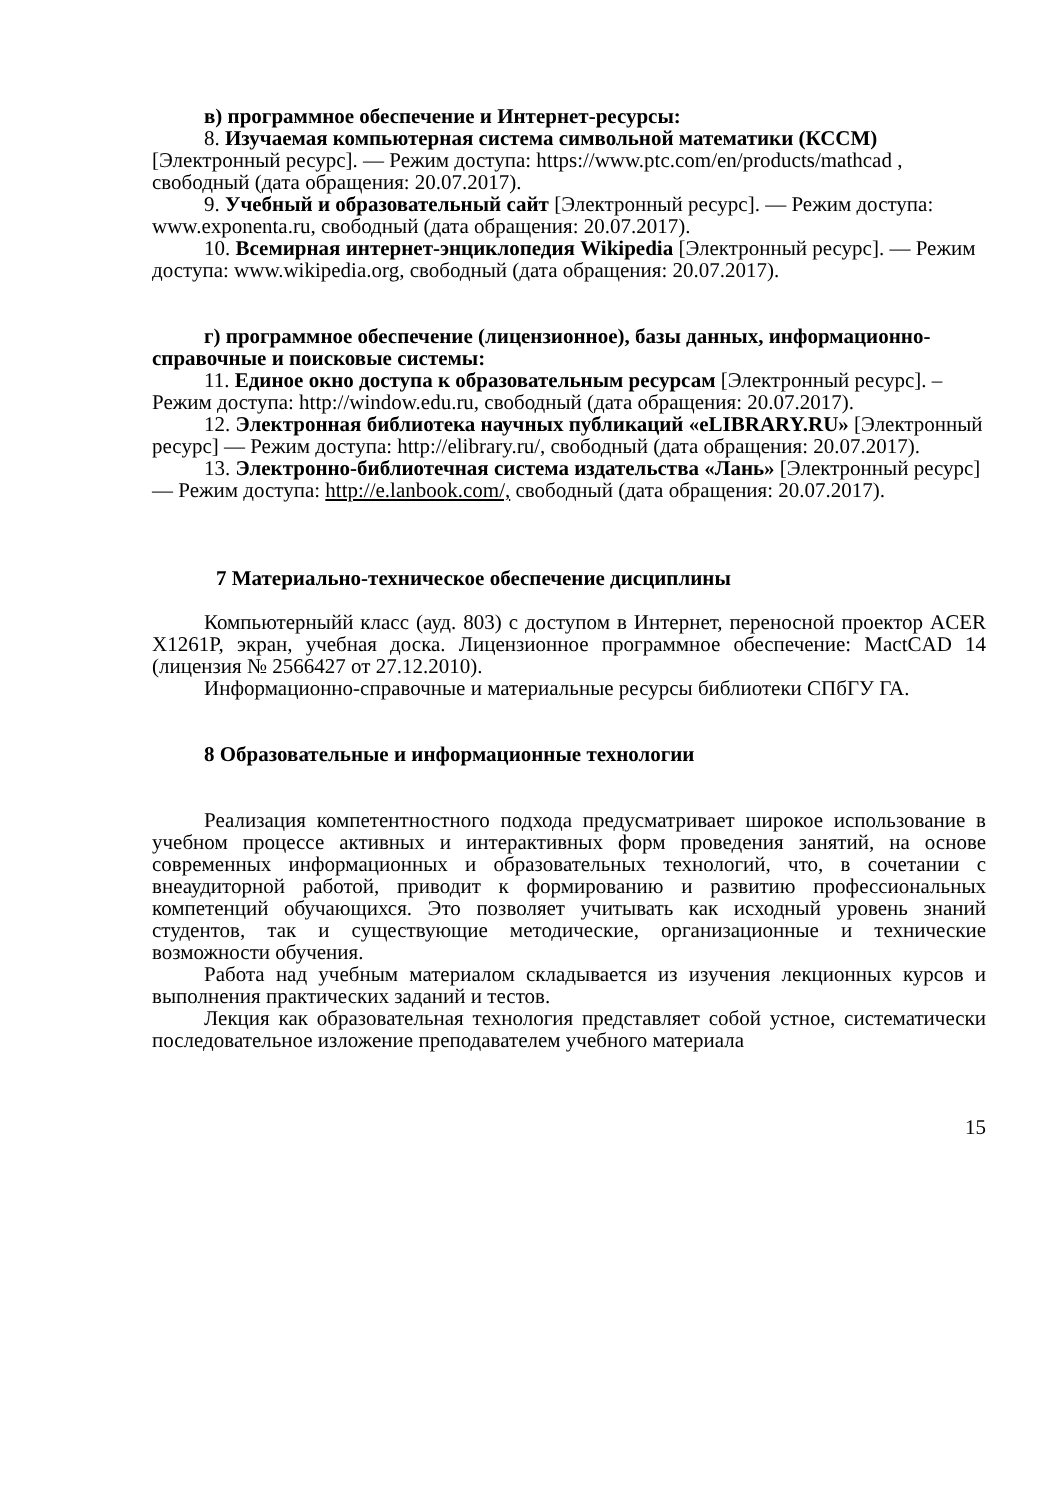в) программное обеспечение и Интернет-ресурсы:
8. Изучаемая компьютерная система символьной математики (КССМ) [Электронный ресурс]. — Режим доступа: https://www.ptc.com/en/products/mathcad , свободный (дата обращения: 20.07.2017).
9. Учебный и образовательный сайт [Электронный ресурс]. — Режим доступа: www.exponenta.ru, свободный (дата обращения: 20.07.2017).
10. Всемирная интернет-энциклопедия Wikipedia [Электронный ресурс]. — Режим доступа: www.wikipedia.org, свободный (дата обращения: 20.07.2017).
г) программное обеспечение (лицензионное), базы данных, информационно-справочные и поисковые системы:
11. Единое окно доступа к образовательным ресурсам [Электронный ресурс]. – Режим доступа: http://window.edu.ru, свободный (дата обращения: 20.07.2017).
12. Электронная библиотека научных публикаций «eLIBRARY.RU» [Электронный ресурс] — Режим доступа: http://elibrary.ru/, свободный (дата обращения: 20.07.2017).
13. Электронно-библиотечная система издательства «Лань» [Электронный ресурс] — Режим доступа: http://e.lanbook.com/, свободный (дата обращения: 20.07.2017).
7 Материально-техническое обеспечение дисциплины
Компьютерныйй класс (ауд. 803) с доступом в Интернет, переносной проектор ACER X1261P, экран, учебная доска. Лицензионное программное обеспечение: MactCAD 14 (лицензия № 2566427 от 27.12.2010).
Информационно-справочные и материальные ресурсы библиотеки СПбГУ ГА.
8 Образовательные и информационные технологии
Реализация компетентностного подхода предусматривает широкое использование в учебном процессе активных и интерактивных форм проведения занятий, на основе современных информационных и образовательных технологий, что, в сочетании с внеаудиторной работой, приводит к формированию и развитию профессиональных компетенций обучающихся. Это позволяет учитывать как исходный уровень знаний студентов, так и существующие методические, организационные и технические возможности обучения.
Работа над учебным материалом складывается из изучения лекционных курсов и выполнения практических заданий и тестов.
Лекция как образовательная технология представляет собой устное, систематически последовательное изложение преподавателем учебного материала
15